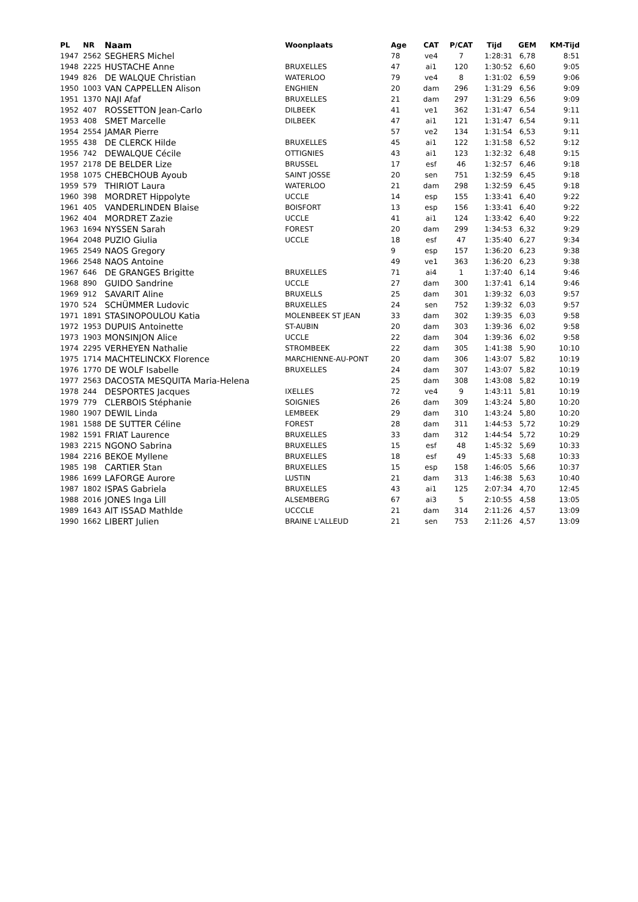| PL | NR | Naam | Woonplaats | Age | CAT | P/CAT | Tijd | GEM | KM-Tijd |
| --- | --- | --- | --- | --- | --- | --- | --- | --- | --- |
| 1947 | 2562 | SEGHERS Michel | | 78 | ve4 | 7 | 1:28:31 | 6,78 | 8:51 |
| 1948 | 2225 | HUSTACHE Anne | BRUXELLES | 47 | ai1 | 120 | 1:30:52 | 6,60 | 9:05 |
| 1949 | 826 | DE WALQUE Christian | WATERLOO | 79 | ve4 | 8 | 1:31:02 | 6,59 | 9:06 |
| 1950 | 1003 | VAN CAPPELLEN Alison | ENGHIEN | 20 | dam | 296 | 1:31:29 | 6,56 | 9:09 |
| 1951 | 1370 | NAJI Afaf | BRUXELLES | 21 | dam | 297 | 1:31:29 | 6,56 | 9:09 |
| 1952 | 407 | ROSSETTON Jean-Carlo | DILBEEK | 41 | ve1 | 362 | 1:31:47 | 6,54 | 9:11 |
| 1953 | 408 | SMET Marcelle | DILBEEK | 47 | ai1 | 121 | 1:31:47 | 6,54 | 9:11 |
| 1954 | 2554 | JAMAR Pierre | | 57 | ve2 | 134 | 1:31:54 | 6,53 | 9:11 |
| 1955 | 438 | DE CLERCK Hilde | BRUXELLES | 45 | ai1 | 122 | 1:31:58 | 6,52 | 9:12 |
| 1956 | 742 | DEWALQUE Cécile | OTTIGNIES | 43 | ai1 | 123 | 1:32:32 | 6,48 | 9:15 |
| 1957 | 2178 | DE BELDER Lize | BRUSSEL | 17 | esf | 46 | 1:32:57 | 6,46 | 9:18 |
| 1958 | 1075 | CHEBCHOUB Ayoub | SAINT JOSSE | 20 | sen | 751 | 1:32:59 | 6,45 | 9:18 |
| 1959 | 579 | THIRIOT Laura | WATERLOO | 21 | dam | 298 | 1:32:59 | 6,45 | 9:18 |
| 1960 | 398 | MORDRET Hippolyte | UCCLE | 14 | esp | 155 | 1:33:41 | 6,40 | 9:22 |
| 1961 | 405 | VANDERLINDEN Blaise | BOISFORT | 13 | esp | 156 | 1:33:41 | 6,40 | 9:22 |
| 1962 | 404 | MORDRET Zazie | UCCLE | 41 | ai1 | 124 | 1:33:42 | 6,40 | 9:22 |
| 1963 | 1694 | NYSSEN Sarah | FOREST | 20 | dam | 299 | 1:34:53 | 6,32 | 9:29 |
| 1964 | 2048 | PUZIO Giulia | UCCLE | 18 | esf | 47 | 1:35:40 | 6,27 | 9:34 |
| 1965 | 2549 | NAOS Gregory | | 9 | esp | 157 | 1:36:20 | 6,23 | 9:38 |
| 1966 | 2548 | NAOS Antoine | | 49 | ve1 | 363 | 1:36:20 | 6,23 | 9:38 |
| 1967 | 646 | DE GRANGES Brigitte | BRUXELLES | 71 | ai4 | 1 | 1:37:40 | 6,14 | 9:46 |
| 1968 | 890 | GUIDO Sandrine | UCCLE | 27 | dam | 300 | 1:37:41 | 6,14 | 9:46 |
| 1969 | 912 | SAVARIT Aline | BRUXELLS | 25 | dam | 301 | 1:39:32 | 6,03 | 9:57 |
| 1970 | 524 | SCHÜMMER Ludovic | BRUXELLES | 24 | sen | 752 | 1:39:32 | 6,03 | 9:57 |
| 1971 | 1891 | STASINOPOULOU Katia | MOLENBEEK ST JEAN | 33 | dam | 302 | 1:39:35 | 6,03 | 9:58 |
| 1972 | 1953 | DUPUIS Antoinette | ST-AUBIN | 20 | dam | 303 | 1:39:36 | 6,02 | 9:58 |
| 1973 | 1903 | MONSINJON Alice | UCCLE | 22 | dam | 304 | 1:39:36 | 6,02 | 9:58 |
| 1974 | 2295 | VERHEYEN Nathalie | STROMBEEK | 22 | dam | 305 | 1:41:38 | 5,90 | 10:10 |
| 1975 | 1714 | MACHTELINCKX Florence | MARCHIENNE-AU-PONT | 20 | dam | 306 | 1:43:07 | 5,82 | 10:19 |
| 1976 | 1770 | DE WOLF Isabelle | BRUXELLES | 24 | dam | 307 | 1:43:07 | 5,82 | 10:19 |
| 1977 | 2563 | DACOSTA MESQUITA Maria-Helena | | 25 | dam | 308 | 1:43:08 | 5,82 | 10:19 |
| 1978 | 244 | DESPORTES Jacques | IXELLES | 72 | ve4 | 9 | 1:43:11 | 5,81 | 10:19 |
| 1979 | 779 | CLERBOIS Stéphanie | SOIGNIES | 26 | dam | 309 | 1:43:24 | 5,80 | 10:20 |
| 1980 | 1907 | DEWIL Linda | LEMBEEK | 29 | dam | 310 | 1:43:24 | 5,80 | 10:20 |
| 1981 | 1588 | DE SUTTER Céline | FOREST | 28 | dam | 311 | 1:44:53 | 5,72 | 10:29 |
| 1982 | 1591 | FRIAT Laurence | BRUXELLES | 33 | dam | 312 | 1:44:54 | 5,72 | 10:29 |
| 1983 | 2215 | NGONO Sabrina | BRUXELLES | 15 | esf | 48 | 1:45:32 | 5,69 | 10:33 |
| 1984 | 2216 | BEKOE Myllene | BRUXELLES | 18 | esf | 49 | 1:45:33 | 5,68 | 10:33 |
| 1985 | 198 | CARTIER Stan | BRUXELLES | 15 | esp | 158 | 1:46:05 | 5,66 | 10:37 |
| 1986 | 1699 | LAFORGE Aurore | LUSTIN | 21 | dam | 313 | 1:46:38 | 5,63 | 10:40 |
| 1987 | 1802 | ISPAS Gabriela | BRUXELLES | 43 | ai1 | 125 | 2:07:34 | 4,70 | 12:45 |
| 1988 | 2016 | JONES Inga Lill | ALSEMBERG | 67 | ai3 | 5 | 2:10:55 | 4,58 | 13:05 |
| 1989 | 1643 | AIT ISSAD Mathlde | UCCCLE | 21 | dam | 314 | 2:11:26 | 4,57 | 13:09 |
| 1990 | 1662 | LIBERT Julien | BRAINE L'ALLEUD | 21 | sen | 753 | 2:11:26 | 4,57 | 13:09 |